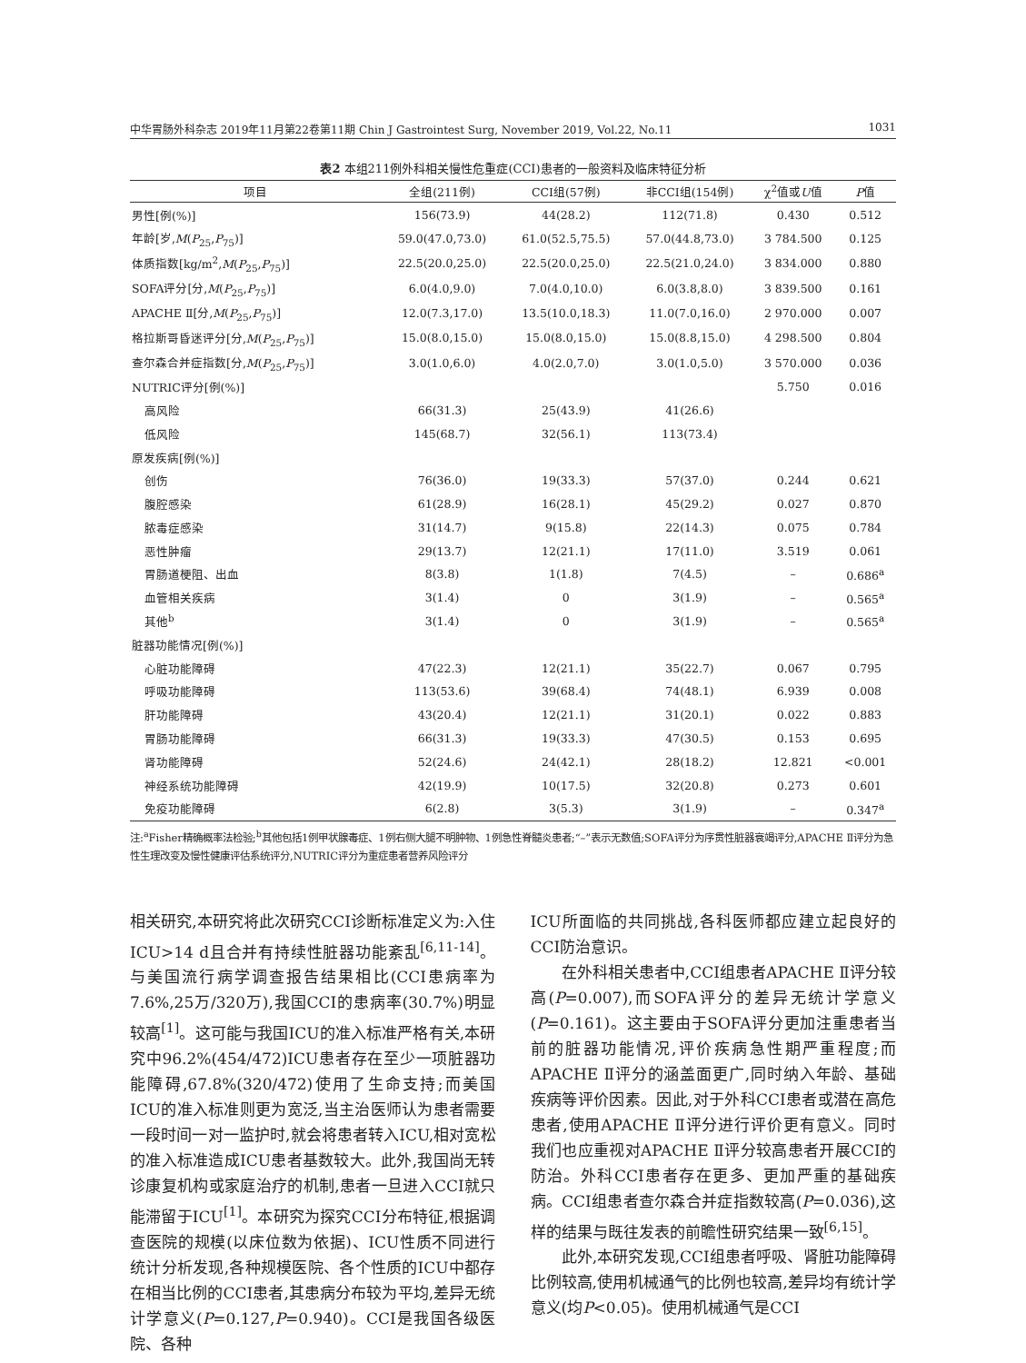中华胃肠外科杂志 2019年11月第22卷第11期 Chin J Gastrointest Surg, November 2019, Vol.22, No.11 1031
表2 本组211例外科相关慢性危重症(CCI)患者的一般资料及临床特征分析
| 项目 | 全组(211例) | CCI组(57例) | 非CCI组(154例) | χ<sup>2</sup>值或 U 值 | P 值 |
| --- | --- | --- | --- | --- | --- |
| 男性[例(%)] | 156(73.9) | 44(28.2) | 112(71.8) | 0.430 | 0.512 |
| 年龄[岁, M ( P<sub>25</sub>, P<sub>75</sub>)] | 59.0(47.0,73.0) | 61.0(52.5,75.5) | 57.0(44.8,73.0) | 3 784.500 | 0.125 |
| 体质指数[kg/m<sup>2</sup>, M ( P<sub>25</sub>, P<sub>75</sub>)] | 22.5(20.0,25.0) | 22.5(20.0,25.0) | 22.5(21.0,24.0) | 3 834.000 | 0.880 |
| SOFA评分[分, M ( P<sub>25</sub>, P<sub>75</sub>)] | 6.0(4.0,9.0) | 7.0(4.0,10.0) | 6.0(3.8,8.0) | 3 839.500 | 0.161 |
| APACHE Ⅱ[分, M ( P<sub>25</sub>, P<sub>75</sub>)] | 12.0(7.3,17.0) | 13.5(10.0,18.3) | 11.0(7.0,16.0) | 2 970.000 | 0.007 |
| 格拉斯哥昏迷评分[分, M ( P<sub>25</sub>, P<sub>75</sub>)] | 15.0(8.0,15.0) | 15.0(8.0,15.0) | 15.0(8.8,15.0) | 4 298.500 | 0.804 |
| 查尔森合并症指数[分, M ( P<sub>25</sub>, P<sub>75</sub>)] | 3.0(1.0,6.0) | 4.0(2.0,7.0) | 3.0(1.0,5.0) | 3 570.000 | 0.036 |
| NUTRIC评分[例(%)] | | | | 5.750 | 0.016 |
| 高风险 | 66(31.3) | 25(43.9) | 41(26.6) | | |
| 低风险 | 145(68.7) | 32(56.1) | 113(73.4) | | |
| 原发疾病[例(%)] | | | | | |
| 创伤 | 76(36.0) | 19(33.3) | 57(37.0) | 0.244 | 0.621 |
| 腹腔感染 | 61(28.9) | 16(28.1) | 45(29.2) | 0.027 | 0.870 |
| 脓毒症感染 | 31(14.7) | 9(15.8) | 22(14.3) | 0.075 | 0.784 |
| 恶性肿瘤 | 29(13.7) | 12(21.1) | 17(11.0) | 3.519 | 0.061 |
| 胃肠道梗阻、出血 | 8(3.8) | 1(1.8) | 7(4.5) | – | 0.686<sup>a</sup> |
| 血管相关疾病 | 3(1.4) | 0 | 3(1.9) | – | 0.565<sup>a</sup> |
| 其他<sup>b</sup> | 3(1.4) | 0 | 3(1.9) | – | 0.565<sup>a</sup> |
| 脏器功能情况[例(%)] | | | | | |
| 心脏功能障碍 | 47(22.3) | 12(21.1) | 35(22.7) | 0.067 | 0.795 |
| 呼吸功能障碍 | 113(53.6) | 39(68.4) | 74(48.1) | 6.939 | 0.008 |
| 肝功能障碍 | 43(20.4) | 12(21.1) | 31(20.1) | 0.022 | 0.883 |
| 胃肠功能障碍 | 66(31.3) | 19(33.3) | 47(30.5) | 0.153 | 0.695 |
| 肾功能障碍 | 52(24.6) | 24(42.1) | 28(18.2) | 12.821 | <0.001 |
| 神经系统功能障碍 | 42(19.9) | 10(17.5) | 32(20.8) | 0.273 | 0.601 |
| 免疫功能障碍 | 6(2.8) | 3(5.3) | 3(1.9) | – | 0.347<sup>a</sup> |
注:<sup>a</sup>Fisher精确概率法检验;<sup>b</sup>其他包括1例甲状腺毒症、1例右侧大腿不明肿物、1例急性脊髓炎患者;“–”表示无数值;SOFA评分为序贯性脏器衰竭评分,APACHE Ⅱ评分为急性生理改变及慢性健康评估系统评分,NUTRIC评分为重症患者营养风险评分
相关研究,本研究将此次研究CCI诊断标准定义为:入住ICU>14 d且合并有持续性脏器功能紊乱<sup>[6,11-14]</sup>。与美国流行病学调查报告结果相比(CCI患病率为7.6%,25万/320万),我国CCI的患病率(30.7%)明显较高<sup>[1]</sup>。这可能与我国ICU的准入标准严格有关,本研究中96.2%(454/472)ICU患者存在至少一项脏器功能障碍,67.8%(320/472)使用了生命支持;而美国ICU的准入标准则更为宽泛,当主治医师认为患者需要一段时间一对一监护时,就会将患者转入ICU,相对宽松的准入标准造成ICU患者基数较大。此外,我国尚无转诊康复机构或家庭治疗的机制,患者一旦进入CCI就只能滞留于ICU<sup>[1]</sup>。本研究为探究CCI分布特征,根据调查医院的规模(以床位数为依据)、ICU性质不同进行统计分析发现,各种规模医院、各个性质的ICU中都存在相当比例的CCI患者,其患病分布较为平均,差异无统计学意义(P=0.127,P=0.940)。CCI是我国各级医院、各种
ICU所面临的共同挑战,各科医师都应建立起良好的CCI防治意识。
在外科相关患者中,CCI组患者APACHE Ⅱ评分较高(P=0.007),而SOFA评分的差异无统计学意义(P=0.161)。这主要由于SOFA评分更加注重患者当前的脏器功能情况,评价疾病急性期严重程度;而APACHE Ⅱ评分的涵盖面更广,同时纳入年龄、基础疾病等评价因素。因此,对于外科CCI患者或潜在高危患者,使用APACHE Ⅱ评分进行评价更有意义。同时我们也应重视对APACHE Ⅱ评分较高患者开展CCI的防治。外科CCI患者存在更多、更加严重的基础疾病。CCI组患者查尔森合并症指数较高(P=0.036),这样的结果与既往发表的前瞻性研究结果一致<sup>[6,15]</sup>。
此外,本研究发现,CCI组患者呼吸、肾脏功能障碍比例较高,使用机械通气的比例也较高,差异均有统计学意义(均P<0.05)。使用机械通气是CCI